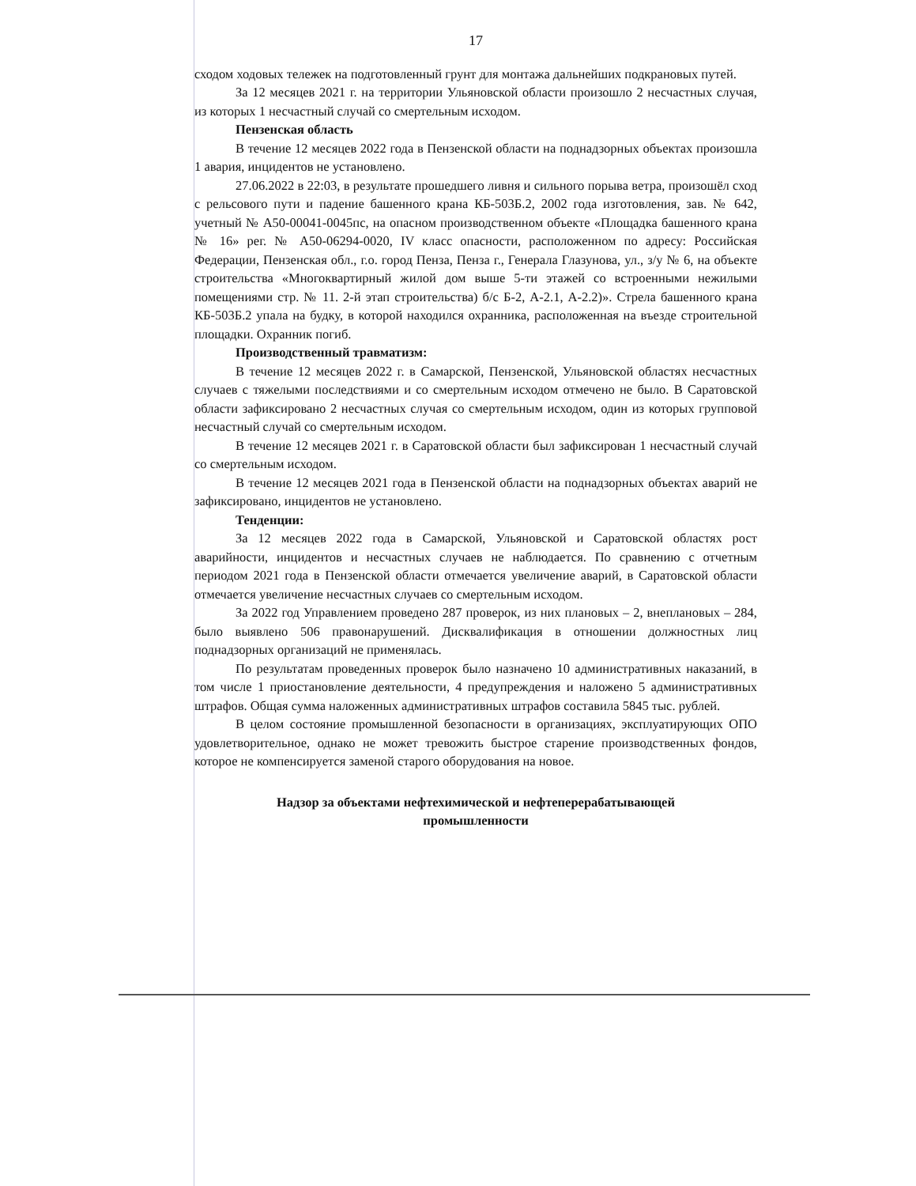17
сходом ходовых тележек на подготовленный грунт для монтажа дальнейших подкрановых путей.
За 12 месяцев 2021 г. на территории Ульяновской области произошло 2 несчастных случая, из которых 1 несчастный случай со смертельным исходом.
Пензенская область
В течение 12 месяцев 2022 года в Пензенской области на поднадзорных объектах произошла 1 авария, инцидентов не установлено.
27.06.2022 в 22:03, в результате прошедшего ливня и сильного порыва ветра, произошёл сход с рельсового пути и падение башенного крана КБ-503Б.2, 2002 года изготовления, зав. № 642, учетный № А50-00041-0045пс, на опасном производственном объекте «Площадка башенного крана № 16» рег. № А50-06294-0020, IV класс опасности, расположенном по адресу: Российская Федерации, Пензенская обл., г.о. город Пенза, Пенза г., Генерала Глазунова, ул., з/у № 6, на объекте строительства «Многоквартирный жилой дом выше 5-ти этажей со встроенными нежилыми помещениями стр. № 11. 2-й этап строительства) б/с Б-2, А-2.1, А-2.2)». Стрела башенного крана КБ-503Б.2 упала на будку, в которой находился охранника, расположенная на въезде строительной площадки. Охранник погиб.
Производственный травматизм:
В течение 12 месяцев 2022 г. в Самарской, Пензенской, Ульяновской областях несчастных случаев с тяжелыми последствиями и со смертельным исходом отмечено не было. В Саратовской области зафиксировано 2 несчастных случая со смертельным исходом, один из которых групповой несчастный случай со смертельным исходом.
В течение 12 месяцев 2021 г. в Саратовской области был зафиксирован 1 несчастный случай со смертельным исходом.
В течение 12 месяцев 2021 года в Пензенской области на поднадзорных объектах аварий не зафиксировано, инцидентов не установлено.
Тенденции:
За 12 месяцев 2022 года в Самарской, Ульяновской и Саратовской областях рост аварийности, инцидентов и несчастных случаев не наблюдается. По сравнению с отчетным периодом 2021 года в Пензенской области отмечается увеличение аварий, в Саратовской области отмечается увеличение несчастных случаев со смертельным исходом.
За 2022 год Управлением проведено 287 проверок, из них плановых – 2, внеплановых – 284, было выявлено 506 правонарушений. Дисквалификация в отношении должностных лиц поднадзорных организаций не применялась.
По результатам проведенных проверок было назначено 10 административных наказаний, в том числе 1 приостановление деятельности, 4 предупреждения и наложено 5 административных штрафов. Общая сумма наложенных административных штрафов составила 5845 тыс. рублей.
В целом состояние промышленной безопасности в организациях, эксплуатирующих ОПО удовлетворительное, однако не может тревожить быстрое старение производственных фондов, которое не компенсируется заменой старого оборудования на новое.
Надзор за объектами нефтехимической и нефтеперерабатывающей
промышленности